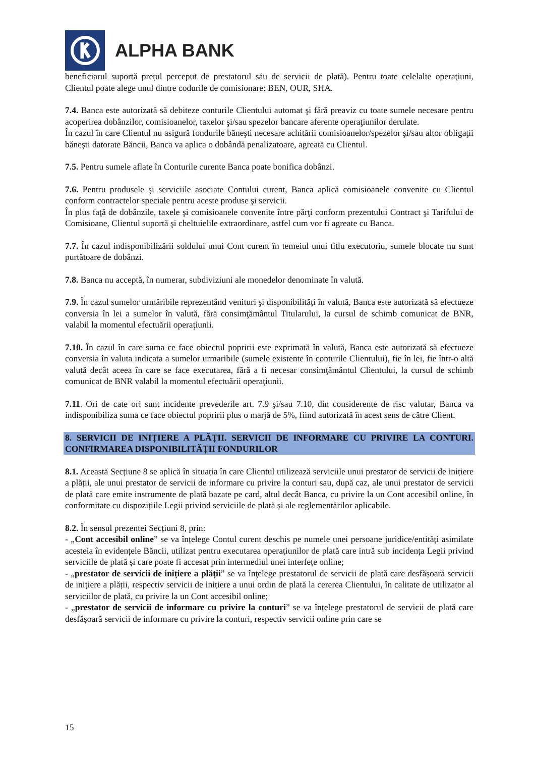ALPHA BANK
beneficiarul suportă prețul perceput de prestatorul său de servicii de plată). Pentru toate celelalte operaţiuni, Clientul poate alege unul dintre codurile de comisionare: BEN, OUR, SHA.
7.4. Banca este autorizată să debiteze conturile Clientului automat şi fără preaviz cu toate sumele necesare pentru acoperirea dobânzilor, comisioanelor, taxelor şi/sau spezelor bancare aferente operaţiunilor derulate.
În cazul în care Clientul nu asigură fondurile băneşti necesare achitării comisioanelor/spezelor şi/sau altor obligaţii băneşti datorate Băncii, Banca va aplica o dobândă penalizatoare, agreată cu Clientul.
7.5. Pentru sumele aflate în Conturile curente Banca poate bonifica dobânzi.
7.6. Pentru produsele şi serviciile asociate Contului curent, Banca aplică comisioanele convenite cu Clientul conform contractelor speciale pentru aceste produse şi servicii.
În plus faţă de dobânzile, taxele şi comisioanele convenite între părţi conform prezentului Contract şi Tarifului de Comisioane, Clientul suportă şi cheltuielile extraordinare, astfel cum vor fi agreate cu Banca.
7.7. În cazul indisponibilizării soldului unui Cont curent în temeiul unui titlu executoriu, sumele blocate nu sunt purtătoare de dobânzi.
7.8. Banca nu acceptă, în numerar, subdiviziuni ale monedelor denominate în valută.
7.9. În cazul sumelor urmăribile reprezentând venituri şi disponibilități în valută, Banca este autorizată să efectueze conversia în lei a sumelor în valută, fără consimţământul Titularului, la cursul de schimb comunicat de BNR, valabil la momentul efectuării operaţiunii.
7.10. În cazul în care suma ce face obiectul popririi este exprimată în valută, Banca este autorizată să efectueze conversia în valuta indicata a sumelor urmaribile (sumele existente în conturile Clientului), fie în lei, fie într-o altă valută decât aceea în care se face executarea, fără a fi necesar consimţământul Clientului, la cursul de schimb comunicat de BNR valabil la momentul efectuării operaţiunii.
7.11. Ori de cate ori sunt incidente prevederile art. 7.9 şi/sau 7.10, din considerente de risc valutar, Banca va indisponibiliza suma ce face obiectul popririi plus o marjă de 5%, fiind autorizată în acest sens de către Client.
8. SERVICII DE INIȚIERE A PLĂȚII. SERVICII DE INFORMARE CU PRIVIRE LA CONTURI. CONFIRMAREA DISPONIBILITĂȚII FONDURILOR
8.1. Această Secțiune 8 se aplică în situația în care Clientul utilizează serviciile unui prestator de servicii de inițiere a plății, ale unui prestator de servicii de informare cu privire la conturi sau, după caz, ale unui prestator de servicii de plată care emite instrumente de plată bazate pe card, altul decât Banca, cu privire la un Cont accesibil online, în conformitate cu dispozițiile Legii privind serviciile de plată și ale reglementărilor aplicabile.
8.2. În sensul prezentei Secțiuni 8, prin:
- „Cont accesibil online” se va înțelege Contul curent deschis pe numele unei persoane juridice/entități asimilate acesteia în evidențele Băncii, utilizat pentru executarea operațiunilor de plată care intră sub incidența Legii privind serviciile de plată și care poate fi accesat prin intermediul unei interfețe online;
- „prestator de servicii de inițiere a plății” se va înţelege prestatorul de servicii de plată care desfășoară servicii de inițiere a plății, respectiv servicii de inițiere a unui ordin de plată la cererea Clientului, în calitate de utilizator al serviciilor de plată, cu privire la un Cont accesibil online;
- „prestator de servicii de informare cu privire la conturi” se va înțelege prestatorul de servicii de plată care desfășoară servicii de informare cu privire la conturi, respectiv servicii online prin care se
15